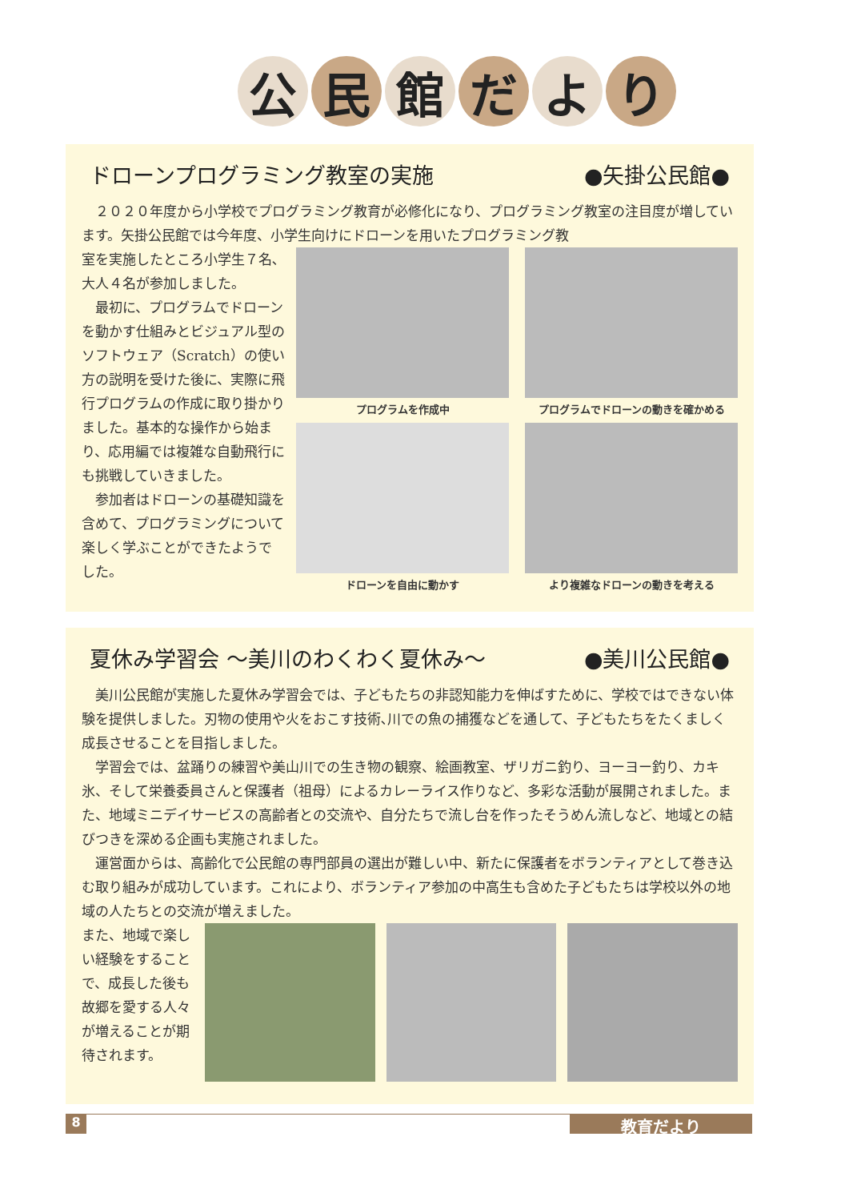公 民 館 だ よ り
ドローンプログラミング教室の実施 ●矢掛公民館●
２０２０年度から小学校でプログラミング教育が必修化になり、プログラミング教室の注目度が増しています。矢掛公民館では今年度、小学生向けにドローンを用いたプログラミング教
室を実施したところ小学生７名､大人４名が参加しました。
最初に、プログラムでドローンを動かす仕組みとビジュアル型のソフトウェア（Scratch）の使い方の説明を受けた後に、実際に飛行プログラムの作成に取り掛かりました。基本的な操作から始まり、応用編では複雑な自動飛行にも挑戦していきました。
参加者はドローンの基礎知識を含めて、プログラミングについて楽しく学ぶことができたようでした。
プログラムを作成中
プログラムでドローンの動きを確かめる
ドローンを自由に動かす
より複雑なドローンの動きを考える
夏休み学習会 ～美川のわくわく夏休み～ ●美川公民館●
美川公民館が実施した夏休み学習会では、子どもたちの非認知能力を伸ばすために、学校ではできない体験を提供しました。刃物の使用や火をおこす技術､川での魚の捕獲などを通して、子どもたちをたくましく成長させることを目指しました。
学習会では、盆踊りの練習や美山川での生き物の観察、絵画教室、ザリガニ釣り、ヨーヨー釣り、カキ氷、そして栄養委員さんと保護者（祖母）によるカレーライス作りなど、多彩な活動が展開されました。また、地域ミニデイサービスの高齢者との交流や、自分たちで流し台を作ったそうめん流しなど、地域との結びつきを深める企画も実施されました。
運営面からは、高齢化で公民館の専門部員の選出が難しい中、新たに保護者をボランティアとして巻き込む取り組みが成功しています。これにより、ボランティア参加の中高生も含めた子どもたちは学校以外の地域の人たちとの交流が増えました。
また、地域で楽しい経験をすることで、成長した後も故郷を愛する人々が増えることが期待されます。
8 教育だより